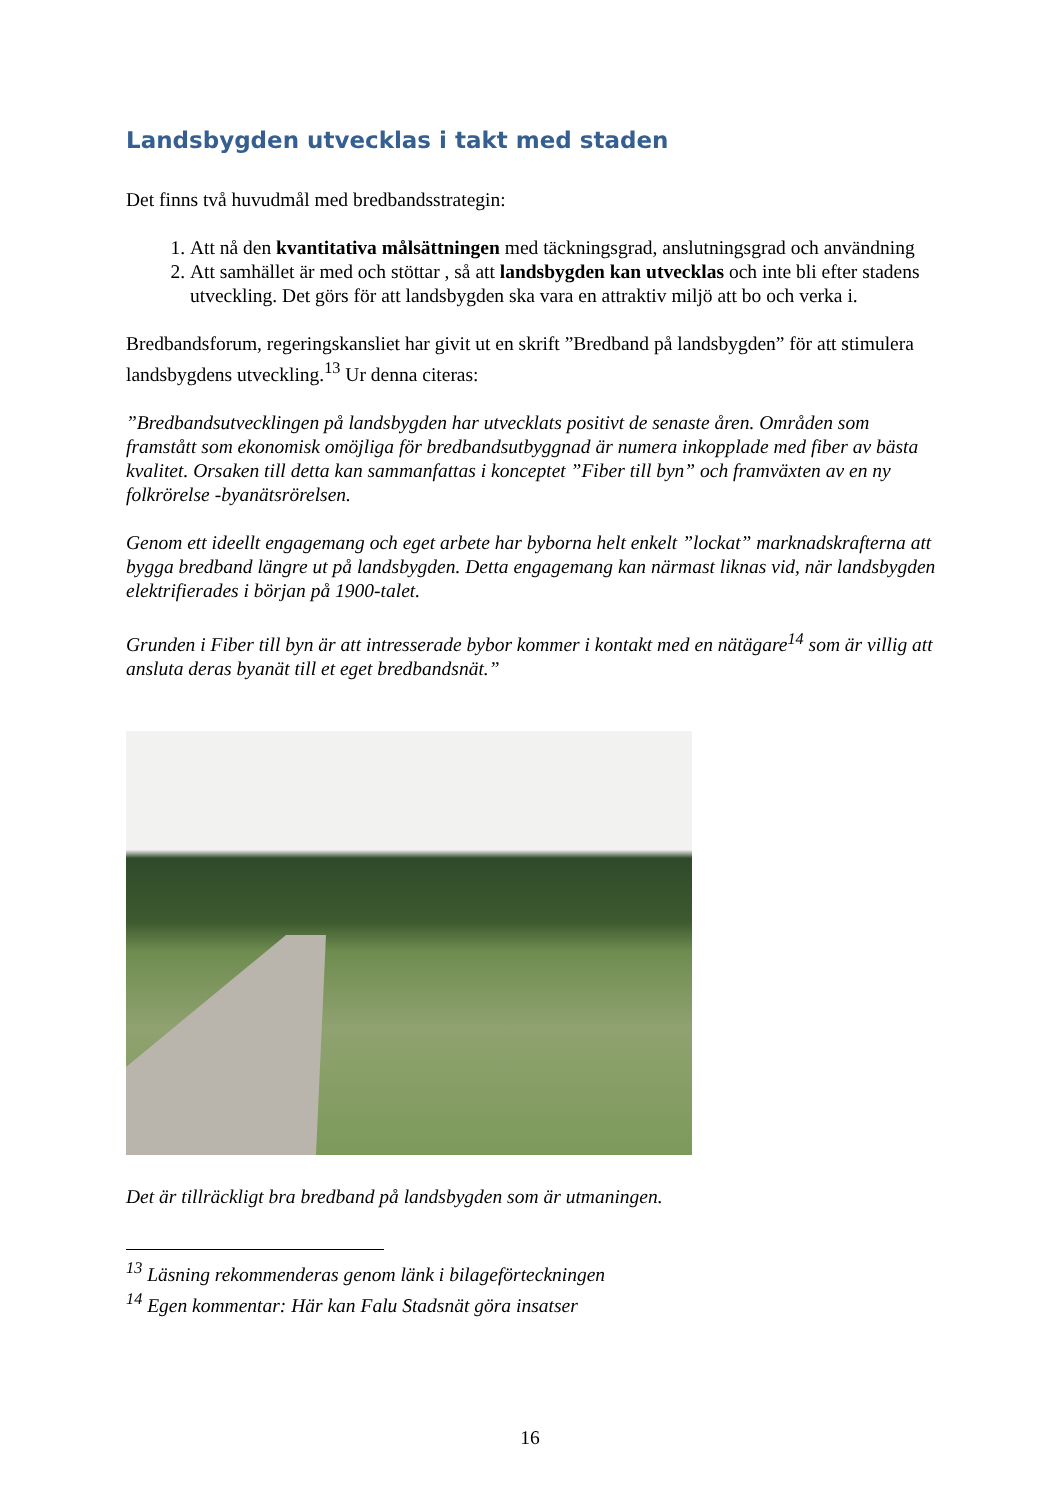Landsbygden utvecklas i takt med staden
Det finns två huvudmål med bredbandsstrategin:
1. Att nå den kvantitativa målsättningen med täckningsgrad, anslutningsgrad och användning
2. Att samhället är med och stöttar , så att landsbygden kan utvecklas och inte bli efter stadens utveckling. Det görs för att landsbygden ska vara en attraktiv miljö att bo och verka i.
Bredbandsforum, regeringskansliet har givit ut en skrift ”Bredband på landsbygden” för att stimulera landsbygdens utveckling.<sup>13</sup> Ur denna citeras:
”Bredbandsutvecklingen på landsbygden har utvecklats positivt de senaste åren. Områden som framstått som ekonomisk omöjliga för bredbandsutbyggnad är numera inkopplade med fiber av bästa kvalitet. Orsaken till detta kan sammanfattas i konceptet ”Fiber till byn” och framväxten av en ny folkrörelse -byanätsrörelsen.
Genom ett ideellt engagemang och eget arbete har byborna helt enkelt ”lockat” marknadskrafterna att bygga bredband längre ut på landsbygden. Detta engagemang kan närmast liknas vid, när landsbygden elektrifierades i början på 1900-talet.
Grunden i Fiber till byn är att intresserade bybor kommer i kontakt med en nätägare<sup>14</sup> som är villig att ansluta deras byanät till et eget bredbandsnät.”
Det är tillräckligt bra bredband på landsbygden som är utmaningen.
<sup>13</sup> Läsning rekommenderas genom länk i bilageförteckningen
<sup>14</sup> Egen kommentar: Här kan Falu Stadsnät göra insatser
16